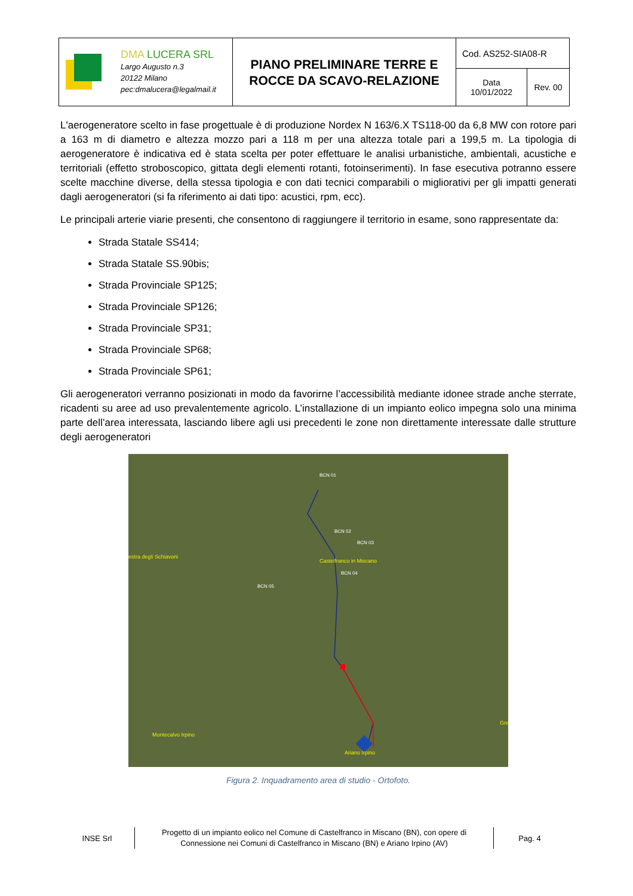| DMA LUCERA SRL Largo Augusto n.3 20122 Milano pec:dmalucera@legalmail.it | PIANO PRELIMINARE TERRE E ROCCE DA SCAVO-RELAZIONE | Cod. AS252-SIA08-R | |
| | | Data 10/01/2022 | Rev. 00 |
L'aerogeneratore scelto in fase progettuale è di produzione Nordex N 163/6.X TS118-00 da 6,8 MW con rotore pari a 163 m di diametro e altezza mozzo pari a 118 m per una altezza totale pari a 199,5 m. La tipologia di aerogeneratore è indicativa ed è stata scelta per poter effettuare le analisi urbanistiche, ambientali, acustiche e territoriali (effetto stroboscopico, gittata degli elementi rotanti, fotoinserimenti). In fase esecutiva potranno essere scelte macchine diverse, della stessa tipologia e con dati tecnici comparabili o migliorativi per gli impatti generati dagli aerogeneratori (si fa riferimento ai dati tipo: acustici, rpm, ecc).
Le principali arterie viarie presenti, che consentono di raggiungere il territorio in esame, sono rappresentate da:
Strada Statale SS414;
Strada Statale SS.90bis;
Strada Provinciale SP125;
Strada Provinciale SP126;
Strada Provinciale SP31;
Strada Provinciale SP68;
Strada Provinciale SP61;
Gli aerogeneratori verranno posizionati in modo da favorirne l’accessibilità mediante idonee strade anche sterrate, ricadenti su aree ad uso prevalentemente agricolo. L’installazione di un impianto eolico impegna solo una minima parte dell’area interessata, lasciando libere agli usi precedenti le zone non direttamente interessate dalle strutture degli aerogeneratori
BCN 01
BCN 02
BCN 03
Castelfranco in Miscano
BCN 04
BCN 05
estra degli Schiavoni
Montecalvo Irpino
Ariano Irpino
Gre
Figura 2. Inquadramento area di studio - Ortofoto.
INSE Srl
Progetto di un impianto eolico nel Comune di Castelfranco in Miscano (BN), con opere di Connessione nei Comuni di Castelfranco in Miscano (BN) e Ariano Irpino (AV)
Pag. 4